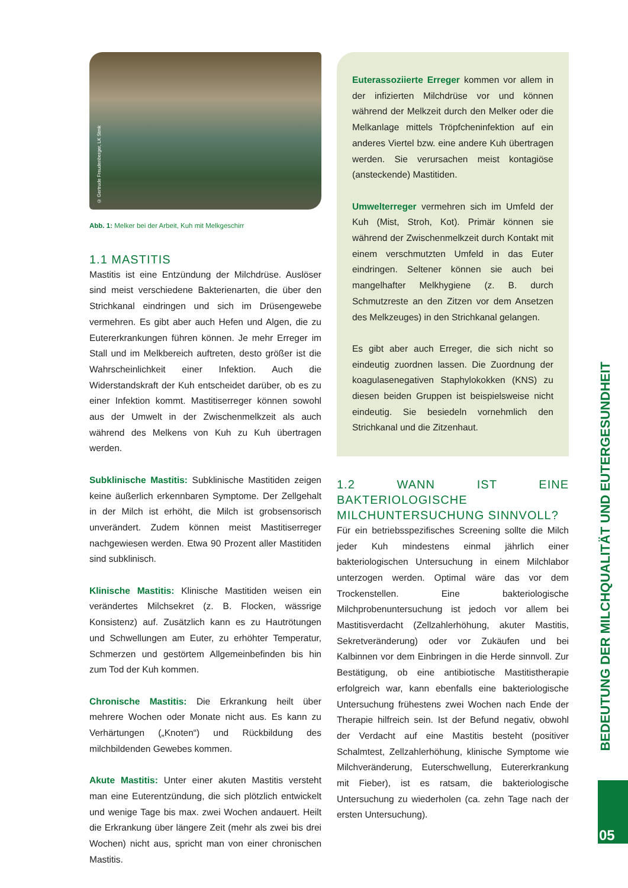© Gertrude Freudenberger, LK Stmk
Abb. 1: Melker bei der Arbeit, Kuh mit Melkgeschirr
1.1 MASTITIS
Mastitis ist eine Entzündung der Milchdrüse. Auslöser sind meist verschiedene Bakterienarten, die über den Strichkanal eindringen und sich im Drüsengewebe vermehren. Es gibt aber auch Hefen und Algen, die zu Eutererkrankungen führen können. Je mehr Erreger im Stall und im Melkbereich auftreten, desto größer ist die Wahrscheinlichkeit einer Infektion. Auch die Widerstandskraft der Kuh entscheidet darüber, ob es zu einer Infektion kommt. Mastitiserreger können sowohl aus der Umwelt in der Zwischenmelkzeit als auch während des Melkens von Kuh zu Kuh übertragen werden.
Subklinische Mastitis: Subklinische Mastitiden zeigen keine äußerlich erkennbaren Symptome. Der Zellgehalt in der Milch ist erhöht, die Milch ist grobsensorisch unverändert. Zudem können meist Mastitiserreger nachgewiesen werden. Etwa 90 Prozent aller Mastitiden sind subklinisch.
Klinische Mastitis: Klinische Mastitiden weisen ein verändertes Milchsekret (z. B. Flocken, wässrige Konsistenz) auf. Zusätzlich kann es zu Hautrötungen und Schwellungen am Euter, zu erhöhter Temperatur, Schmerzen und gestörtem Allgemeinbefinden bis hin zum Tod der Kuh kommen.
Chronische Mastitis: Die Erkrankung heilt über mehrere Wochen oder Monate nicht aus. Es kann zu Verhärtungen („Knoten“) und Rückbildung des milchbildenden Gewebes kommen.
Akute Mastitis: Unter einer akuten Mastitis versteht man eine Euterentzündung, die sich plötzlich entwickelt und wenige Tage bis max. zwei Wochen andauert. Heilt die Erkrankung über längere Zeit (mehr als zwei bis drei Wochen) nicht aus, spricht man von einer chronischen Mastitis.
Euterassoziierte Erreger kommen vor allem in der infizierten Milchdrüse vor und können während der Melkzeit durch den Melker oder die Melkanlage mittels Tröpfcheninfektion auf ein anderes Viertel bzw. eine andere Kuh übertragen werden. Sie verursachen meist kontagiöse (ansteckende) Mastitiden.
Umwelterreger vermehren sich im Umfeld der Kuh (Mist, Stroh, Kot). Primär können sie während der Zwischenmelkzeit durch Kontakt mit einem verschmutzten Umfeld in das Euter eindringen. Seltener können sie auch bei mangelhafter Melkhygiene (z. B. durch Schmutzreste an den Zitzen vor dem Ansetzen des Melkzeuges) in den Strichkanal gelangen.
Es gibt aber auch Erreger, die sich nicht so eindeutig zuordnen lassen. Die Zuordnung der koagulasenegativen Staphylokokken (KNS) zu diesen beiden Gruppen ist beispielsweise nicht eindeutig. Sie besiedeln vornehmlich den Strichkanal und die Zitzenhaut.
1.2 WANN IST EINE BAKTERIOLOGISCHE MILCHUNTERSUCHUNG SINNVOLL?
Für ein betriebsspezifisches Screening sollte die Milch jeder Kuh mindestens einmal jährlich einer bakteriologischen Untersuchung in einem Milchlabor unterzogen werden. Optimal wäre das vor dem Trockenstellen. Eine bakteriologische Milchprobenuntersuchung ist jedoch vor allem bei Mastitisverdacht (Zellzahlerhöhung, akuter Mastitis, Sekretveränderung) oder vor Zukäufen und bei Kalbinnen vor dem Einbringen in die Herde sinnvoll. Zur Bestätigung, ob eine antibiotische Mastitistherapie erfolgreich war, kann ebenfalls eine bakteriologische Untersuchung frühestens zwei Wochen nach Ende der Therapie hilfreich sein. Ist der Befund negativ, obwohl der Verdacht auf eine Mastitis besteht (positiver Schalmtest, Zellzahlerhöhung, klinische Symptome wie Milchveränderung, Euterschwellung, Eutererkrankung mit Fieber), ist es ratsam, die bakteriologische Untersuchung zu wiederholen (ca. zehn Tage nach der ersten Untersuchung).
BEDEUTUNG DER MILCHQUALITÄT UND EUTERGESUNDHEIT
05